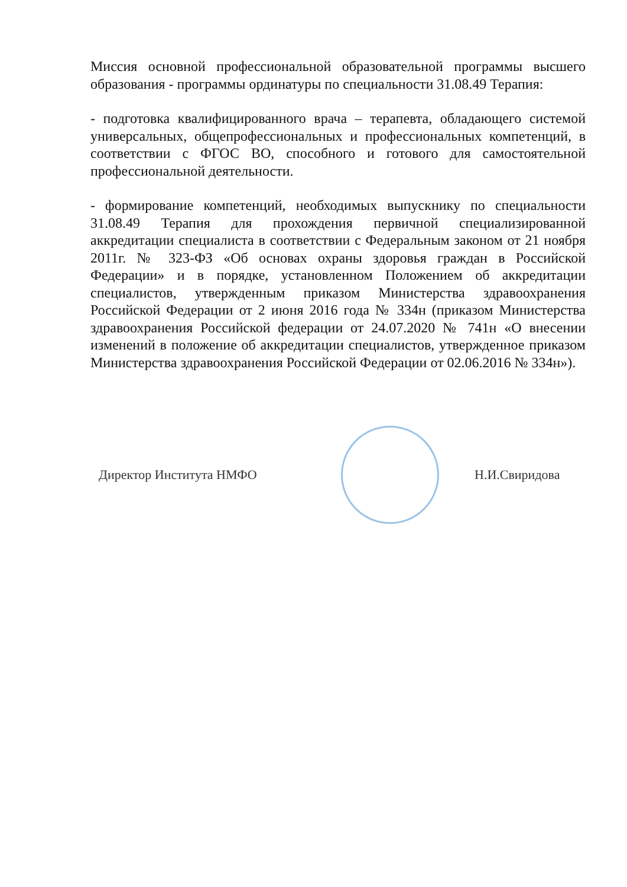Миссия основной профессиональной образовательной программы высшего образования - программы ординатуры по специальности 31.08.49 Терапия:
- подготовка квалифицированного врача – терапевта, обладающего системой универсальных, общепрофессиональных и профессиональных компетенций, в соответствии с ФГОС ВО, способного и готового для самостоятельной профессиональной деятельности.
- формирование компетенций, необходимых выпускнику по специальности 31.08.49 Терапия для прохождения первичной специализированной аккредитации специалиста в соответствии с Федеральным законом от 21 ноября 2011г. № 323-ФЗ «Об основах охраны здоровья граждан в Российской Федерации» и в порядке, установленном Положением об аккредитации специалистов, утвержденным приказом Министерства здравоохранения Российской Федерации от 2 июня 2016 года № 334н (приказом Министерства здравоохранения Российской федерации от 24.07.2020 № 741н «О внесении изменений в положение об аккредитации специалистов, утвержденное приказом Министерства здравоохранения Российской Федерации от 02.06.2016 № 334н»).
Директор Института НМФО Н.И.Свиридова